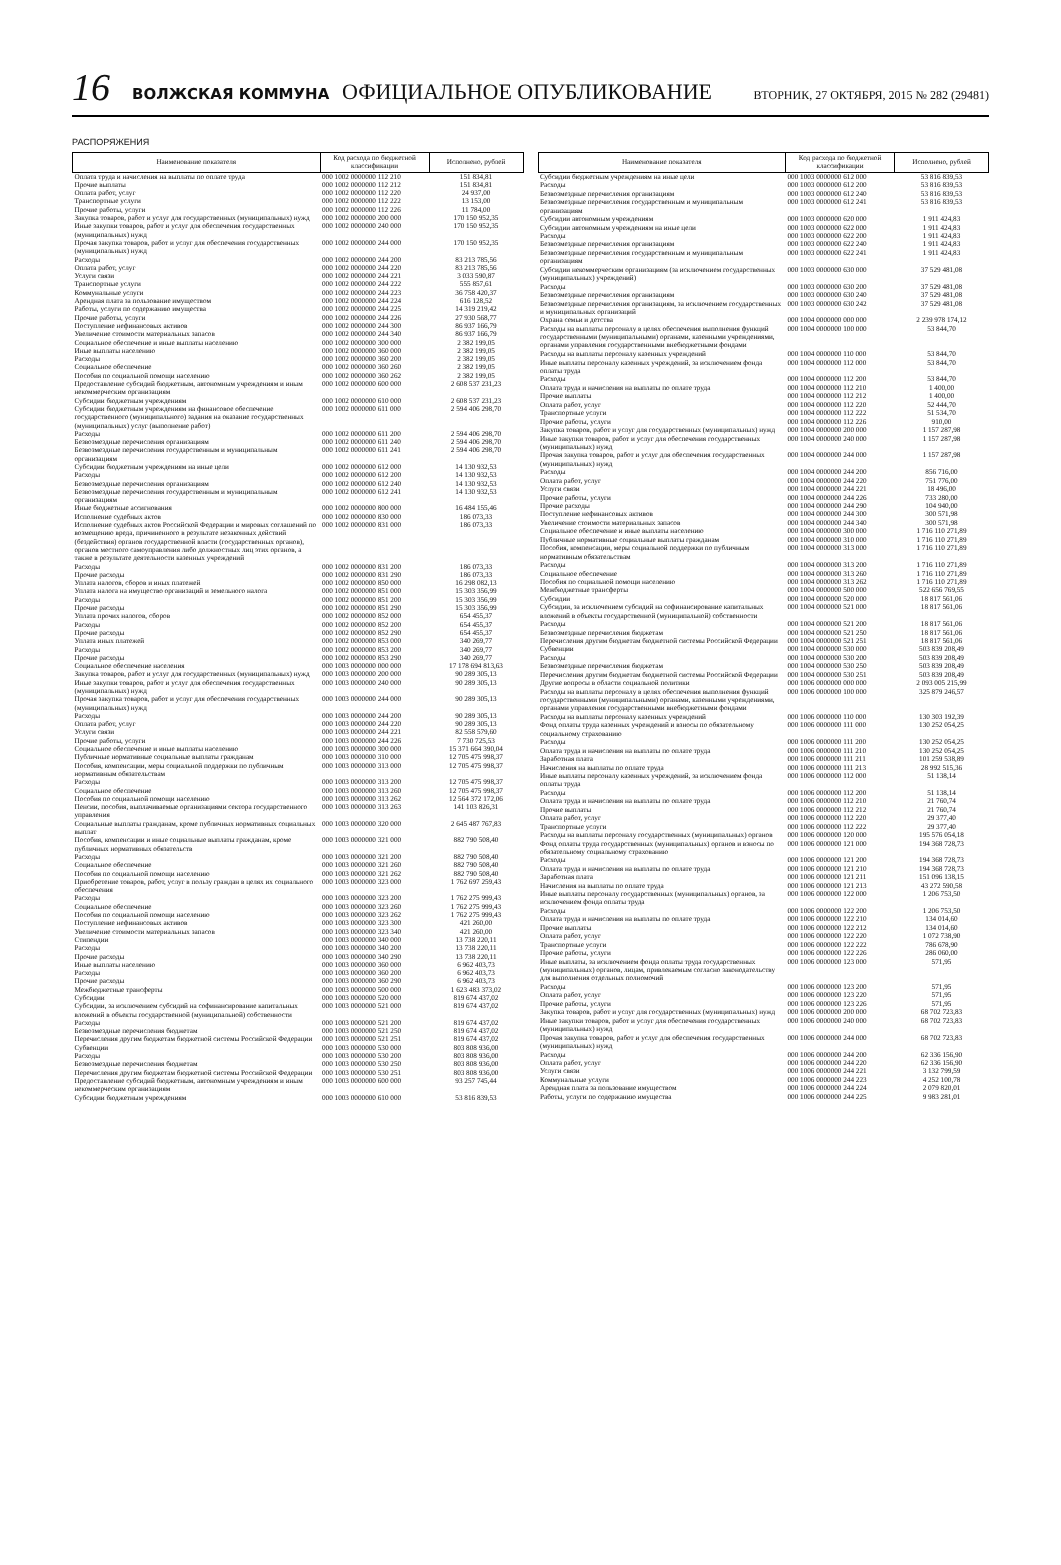16
ВОЛЖСКАЯ КОММУНА
ОФИЦИАЛЬНОЕ ОПУБЛИКОВАНИЕ
ВТОРНИК, 27 ОКТЯБРЯ, 2015 № 282 (29481)
РАСПОРЯЖЕНИЯ
| Наименование показателя | Код расхода по бюджетной классификации | Исполнено, рублей |
| --- | --- | --- |
| Оплата труда и начисления на выплаты по оплате труда | 000 1002 0000000 112 210 | 151 834,81 |
| Прочие выплаты | 000 1002 0000000 112 212 | 151 834,81 |
| Оплата работ, услуг | 000 1002 0000000 112 220 | 24 937,00 |
| Транспортные услуги | 000 1002 0000000 112 222 | 13 153,00 |
| Прочие работы, услуги | 000 1002 0000000 112 226 | 11 784,00 |
| Закупка товаров, работ и услуг для государственных (муниципальных) нужд | 000 1002 0000000 200 000 | 170 150 952,35 |
| Иные закупки товаров, работ и услуг для обеспечения государственных (муниципальных) нужд | 000 1002 0000000 240 000 | 170 150 952,35 |
| Прочая закупка товаров, работ и услуг для обеспечения государственных (муниципальных) нужд | 000 1002 0000000 244 000 | 170 150 952,35 |
| Расходы | 000 1002 0000000 244 200 | 83 213 785,56 |
| Оплата работ, услуг | 000 1002 0000000 244 220 | 83 213 785,56 |
| Услуги связи | 000 1002 0000000 244 221 | 3 033 590,87 |
| Транспортные услуги | 000 1002 0000000 244 222 | 555 857,61 |
| Коммунальные услуги | 000 1002 0000000 244 223 | 36 758 420,37 |
| Арендная плата за пользование имуществом | 000 1002 0000000 244 224 | 616 128,52 |
| Работы, услуги по содержанию имущества | 000 1002 0000000 244 225 | 14 319 219,42 |
| Прочие работы, услуги | 000 1002 0000000 244 226 | 27 930 568,77 |
| Поступление нефинансовых активов | 000 1002 0000000 244 300 | 86 937 166,79 |
| Увеличение стоимости материальных запасов | 000 1002 0000000 244 340 | 86 937 166,79 |
| Социальное обеспечение и иные выплаты населению | 000 1002 0000000 300 000 | 2 382 199,05 |
| Иные выплаты населению | 000 1002 0000000 360 000 | 2 382 199,05 |
| Расходы | 000 1002 0000000 360 200 | 2 382 199,05 |
| Социальное обеспечение | 000 1002 0000000 360 260 | 2 382 199,05 |
| Пособия по социальной помощи населению | 000 1002 0000000 360 262 | 2 382 199,05 |
| Предоставление субсидий бюджетным, автономным учреждениям и иным некоммерческим организациям | 000 1002 0000000 600 000 | 2 608 537 231,23 |
| Субсидии бюджетным учреждениям | 000 1002 0000000 610 000 | 2 608 537 231,23 |
| Субсидии бюджетным учреждениям на финансовое обеспечение государственного (муниципального) задания на оказание государственных (муниципальных) услуг (выполнение работ) | 000 1002 0000000 611 000 | 2 594 406 298,70 |
| Расходы | 000 1002 0000000 611 200 | 2 594 406 298,70 |
| Безвозмездные перечисления организациям | 000 1002 0000000 611 240 | 2 594 406 298,70 |
| Безвозмездные перечисления государственным и муниципальным организациям | 000 1002 0000000 611 241 | 2 594 406 298,70 |
| Субсидии бюджетным учреждениям на иные цели | 000 1002 0000000 612 000 | 14 130 932,53 |
| Расходы | 000 1002 0000000 612 200 | 14 130 932,53 |
| Безвозмездные перечисления организациям | 000 1002 0000000 612 240 | 14 130 932,53 |
| Безвозмездные перечисления государственным и муниципальным организациям | 000 1002 0000000 612 241 | 14 130 932,53 |
| Иные бюджетные ассигнования | 000 1002 0000000 800 000 | 16 484 155,46 |
| Исполнение судебных актов | 000 1002 0000000 830 000 | 186 073,33 |
| Исполнение судебных актов Российской Федерации и мировых соглашений по возмещению вреда, причиненного в результате незаконных действий (бездействия) органов государственной власти (государственных органов), органов местного самоуправления либо должностных лиц этих органов, а также в результате деятельности казенных учреждений | 000 1002 0000000 831 000 | 186 073,33 |
| Расходы | 000 1002 0000000 831 200 | 186 073,33 |
| Прочие расходы | 000 1002 0000000 831 290 | 186 073,33 |
| Уплата налогов, сборов и иных платежей | 000 1002 0000000 850 000 | 16 298 082,13 |
| Уплата налога на имущество организаций и земельного налога | 000 1002 0000000 851 000 | 15 303 356,99 |
| Расходы | 000 1002 0000000 851 200 | 15 303 356,99 |
| Прочие расходы | 000 1002 0000000 851 290 | 15 303 356,99 |
| Уплата прочих налогов, сборов | 000 1002 0000000 852 000 | 654 455,37 |
| Расходы | 000 1002 0000000 852 200 | 654 455,37 |
| Прочие расходы | 000 1002 0000000 852 290 | 654 455,37 |
| Уплата иных платежей | 000 1002 0000000 853 000 | 340 269,77 |
| Расходы | 000 1002 0000000 853 200 | 340 269,77 |
| Прочие расходы | 000 1002 0000000 853 290 | 340 269,77 |
| Социальное обеспечение населения | 000 1003 0000000 000 000 | 17 178 694 813,63 |
| Закупка товаров, работ и услуг для государственных (муниципальных) нужд | 000 1003 0000000 200 000 | 90 289 305,13 |
| Иные закупки товаров, работ и услуг для обеспечения государственных (муниципальных) нужд | 000 1003 0000000 240 000 | 90 289 305,13 |
| Прочая закупка товаров, работ и услуг для обеспечения государственных (муниципальных) нужд | 000 1003 0000000 244 000 | 90 289 305,13 |
| Расходы | 000 1003 0000000 244 200 | 90 289 305,13 |
| Оплата работ, услуг | 000 1003 0000000 244 220 | 90 289 305,13 |
| Услуги связи | 000 1003 0000000 244 221 | 82 558 579,60 |
| Прочие работы, услуги | 000 1003 0000000 244 226 | 7 730 725,53 |
| Социальное обеспечение и иные выплаты населению | 000 1003 0000000 300 000 | 15 371 664 390,04 |
| Публичные нормативные социальные выплаты гражданам | 000 1003 0000000 310 000 | 12 705 475 998,37 |
| Пособия, компенсации, меры социальной поддержки по публичным нормативным обязательствам | 000 1003 0000000 313 000 | 12 705 475 998,37 |
| Расходы | 000 1003 0000000 313 200 | 12 705 475 998,37 |
| Социальное обеспечение | 000 1003 0000000 313 260 | 12 705 475 998,37 |
| Пособия по социальной помощи населению | 000 1003 0000000 313 262 | 12 564 372 172,06 |
| Пенсии, пособия, выплачиваемые организациями сектора государственного управления | 000 1003 0000000 313 263 | 141 103 826,31 |
| Социальные выплаты гражданам, кроме публичных нормативных социальных выплат | 000 1003 0000000 320 000 | 2 645 487 767,83 |
| Пособия, компенсации и иные социальные выплаты гражданам, кроме публичных нормативных обязательств | 000 1003 0000000 321 000 | 882 790 508,40 |
| Расходы | 000 1003 0000000 321 200 | 882 790 508,40 |
| Социальное обеспечение | 000 1003 0000000 321 260 | 882 790 508,40 |
| Пособия по социальной помощи населению | 000 1003 0000000 321 262 | 882 790 508,40 |
| Приобретение товаров, работ, услуг в пользу граждан в целях их социального обеспечения | 000 1003 0000000 323 000 | 1 762 697 259,43 |
| Расходы | 000 1003 0000000 323 200 | 1 762 275 999,43 |
| Социальное обеспечение | 000 1003 0000000 323 260 | 1 762 275 999,43 |
| Пособия по социальной помощи населению | 000 1003 0000000 323 262 | 1 762 275 999,43 |
| Поступление нефинансовых активов | 000 1003 0000000 323 300 | 421 260,00 |
| Увеличение стоимости материальных запасов | 000 1003 0000000 323 340 | 421 260,00 |
| Стипендии | 000 1003 0000000 340 000 | 13 738 220,11 |
| Расходы | 000 1003 0000000 340 200 | 13 738 220,11 |
| Прочие расходы | 000 1003 0000000 340 290 | 13 738 220,11 |
| Иные выплаты населению | 000 1003 0000000 360 000 | 6 962 403,73 |
| Расходы | 000 1003 0000000 360 200 | 6 962 403,73 |
| Прочие расходы | 000 1003 0000000 360 290 | 6 962 403,73 |
| Межбюджетные трансферты | 000 1003 0000000 500 000 | 1 623 483 373,02 |
| Субсидии | 000 1003 0000000 520 000 | 819 674 437,02 |
| Субсидии, за исключением субсидий на софинансирование капитальных вложений в объекты государственной (муниципальной) собственности | 000 1003 0000000 521 000 | 819 674 437,02 |
| Расходы | 000 1003 0000000 521 200 | 819 674 437,02 |
| Безвозмездные перечисления бюджетам | 000 1003 0000000 521 250 | 819 674 437,02 |
| Перечисления другим бюджетам бюджетной системы Российской Федерации | 000 1003 0000000 521 251 | 819 674 437,02 |
| Субвенции | 000 1003 0000000 530 000 | 803 808 936,00 |
| Расходы | 000 1003 0000000 530 200 | 803 808 936,00 |
| Безвозмездные перечисления бюджетам | 000 1003 0000000 530 250 | 803 808 936,00 |
| Перечисления другим бюджетам бюджетной системы Российской Федерации | 000 1003 0000000 530 251 | 803 808 936,00 |
| Предоставление субсидий бюджетным, автономным учреждениям и иным некоммерческим организациям | 000 1003 0000000 600 000 | 93 257 745,44 |
| Субсидии бюджетным учреждениям | 000 1003 0000000 610 000 | 53 816 839,53 |
| Наименование показателя | Код расхода по бюджетной классификации | Исполнено, рублей |
| --- | --- | --- |
| Субсидии бюджетным учреждениям на иные цели | 000 1003 0000000 612 000 | 53 816 839,53 |
| Расходы | 000 1003 0000000 612 200 | 53 816 839,53 |
| Безвозмездные перечисления организациям | 000 1003 0000000 612 240 | 53 816 839,53 |
| Безвозмездные перечисления государственным и муниципальным организациям | 000 1003 0000000 612 241 | 53 816 839,53 |
| Субсидии автономным учреждениям | 000 1003 0000000 620 000 | 1 911 424,83 |
| Субсидии автономным учреждениям на иные цели | 000 1003 0000000 622 000 | 1 911 424,83 |
| Расходы | 000 1003 0000000 622 200 | 1 911 424,83 |
| Безвозмездные перечисления организациям | 000 1003 0000000 622 240 | 1 911 424,83 |
| Безвозмездные перечисления государственным и муниципальным организациям | 000 1003 0000000 622 241 | 1 911 424,83 |
| Субсидии некоммерческим организациям (за исключением государственных (муниципальных) учреждений) | 000 1003 0000000 630 000 | 37 529 481,08 |
| Расходы | 000 1003 0000000 630 200 | 37 529 481,08 |
| Безвозмездные перечисления организациям | 000 1003 0000000 630 240 | 37 529 481,08 |
| Безвозмездные перечисления организациям, за исключением государственных и муниципальных организаций | 000 1003 0000000 630 242 | 37 529 481,08 |
| Охрана семьи и детства | 000 1004 0000000 000 000 | 2 239 978 174,12 |
| Расходы на выплаты персоналу в целях обеспечения выполнения функций государственными (муниципальными) органами, казенными учреждениями, органами управления государственными внебюджетными фондами | 000 1004 0000000 100 000 | 53 844,70 |
| Расходы на выплаты персоналу казенных учреждений | 000 1004 0000000 110 000 | 53 844,70 |
| Иные выплаты персоналу казенных учреждений, за исключением фонда оплаты труда | 000 1004 0000000 112 000 | 53 844,70 |
| Расходы | 000 1004 0000000 112 200 | 53 844,70 |
| Оплата труда и начисления на выплаты по оплате труда | 000 1004 0000000 112 210 | 1 400,00 |
| Прочие выплаты | 000 1004 0000000 112 212 | 1 400,00 |
| Оплата работ, услуг | 000 1004 0000000 112 220 | 52 444,70 |
| Транспортные услуги | 000 1004 0000000 112 222 | 51 534,70 |
| Прочие работы, услуги | 000 1004 0000000 112 226 | 910,00 |
| Закупка товаров, работ и услуг для государственных (муниципальных) нужд | 000 1004 0000000 200 000 | 1 157 287,98 |
| Иные закупки товаров, работ и услуг для обеспечения государственных (муниципальных) нужд | 000 1004 0000000 240 000 | 1 157 287,98 |
| Прочая закупка товаров, работ и услуг для обеспечения государственных (муниципальных) нужд | 000 1004 0000000 244 000 | 1 157 287,98 |
| Расходы | 000 1004 0000000 244 200 | 856 716,00 |
| Оплата работ, услуг | 000 1004 0000000 244 220 | 751 776,00 |
| Услуги связи | 000 1004 0000000 244 221 | 18 496,00 |
| Прочие работы, услуги | 000 1004 0000000 244 226 | 733 280,00 |
| Прочие расходы | 000 1004 0000000 244 290 | 104 940,00 |
| Поступление нефинансовых активов | 000 1004 0000000 244 300 | 300 571,98 |
| Увеличение стоимости материальных запасов | 000 1004 0000000 244 340 | 300 571,98 |
| Социальное обеспечение и иные выплаты населению | 000 1004 0000000 300 000 | 1 716 110 271,89 |
| Публичные нормативные социальные выплаты гражданам | 000 1004 0000000 310 000 | 1 716 110 271,89 |
| Пособия, компенсации, меры социальной поддержки по публичным нормативным обязательствам | 000 1004 0000000 313 000 | 1 716 110 271,89 |
| Расходы | 000 1004 0000000 313 200 | 1 716 110 271,89 |
| Социальное обеспечение | 000 1004 0000000 313 260 | 1 716 110 271,89 |
| Пособия по социальной помощи населению | 000 1004 0000000 313 262 | 1 716 110 271,89 |
| Межбюджетные трансферты | 000 1004 0000000 500 000 | 522 656 769,55 |
| Субсидии | 000 1004 0000000 520 000 | 18 817 561,06 |
| Субсидии, за исключением субсидий на софинансирование капитальных вложений в объекты государственной (муниципальной) собственности | 000 1004 0000000 521 000 | 18 817 561,06 |
| Расходы | 000 1004 0000000 521 200 | 18 817 561,06 |
| Безвозмездные перечисления бюджетам | 000 1004 0000000 521 250 | 18 817 561,06 |
| Перечисления другим бюджетам бюджетной системы Российской Федерации | 000 1004 0000000 521 251 | 18 817 561,06 |
| Субвенции | 000 1004 0000000 530 000 | 503 839 208,49 |
| Расходы | 000 1004 0000000 530 200 | 503 839 208,49 |
| Безвозмездные перечисления бюджетам | 000 1004 0000000 530 250 | 503 839 208,49 |
| Перечисления другим бюджетам бюджетной системы Российской Федерации | 000 1004 0000000 530 251 | 503 839 208,49 |
| Другие вопросы в области социальной политики | 000 1006 0000000 000 000 | 2 093 005 215,99 |
| Расходы на выплаты персоналу в целях обеспечения выполнения функций государственными (муниципальными) органами, казенными учреждениями, органами управления государственными внебюджетными фондами | 000 1006 0000000 100 000 | 325 879 246,57 |
| Расходы на выплаты персоналу казенных учреждений | 000 1006 0000000 110 000 | 130 303 192,39 |
| Фонд оплаты труда казенных учреждений и взносы по обязательному социальному страхованию | 000 1006 0000000 111 000 | 130 252 054,25 |
| Расходы | 000 1006 0000000 111 200 | 130 252 054,25 |
| Оплата труда и начисления на выплаты по оплате труда | 000 1006 0000000 111 210 | 130 252 054,25 |
| Заработная плата | 000 1006 0000000 111 211 | 101 259 538,89 |
| Начисления на выплаты по оплате труда | 000 1006 0000000 111 213 | 28 992 515,36 |
| Иные выплаты персоналу казенных учреждений, за исключением фонда оплаты труда | 000 1006 0000000 112 000 | 51 138,14 |
| Расходы | 000 1006 0000000 112 200 | 51 138,14 |
| Оплата труда и начисления на выплаты по оплате труда | 000 1006 0000000 112 210 | 21 760,74 |
| Прочие выплаты | 000 1006 0000000 112 212 | 21 760,74 |
| Оплата работ, услуг | 000 1006 0000000 112 220 | 29 377,40 |
| Транспортные услуги | 000 1006 0000000 112 222 | 29 377,40 |
| Расходы на выплаты персоналу государственных (муниципальных) органов | 000 1006 0000000 120 000 | 195 576 054,18 |
| Фонд оплаты труда государственных (муниципальных) органов и взносы по обязательному социальному страхованию | 000 1006 0000000 121 000 | 194 368 728,73 |
| Расходы | 000 1006 0000000 121 200 | 194 368 728,73 |
| Оплата труда и начисления на выплаты по оплате труда | 000 1006 0000000 121 210 | 194 368 728,73 |
| Заработная плата | 000 1006 0000000 121 211 | 151 096 138,15 |
| Начисления на выплаты по оплате труда | 000 1006 0000000 121 213 | 43 272 590,58 |
| Иные выплаты персоналу государственных (муниципальных) органов, за исключением фонда оплаты труда | 000 1006 0000000 122 000 | 1 206 753,50 |
| Расходы | 000 1006 0000000 122 200 | 1 206 753,50 |
| Оплата труда и начисления на выплаты по оплате труда | 000 1006 0000000 122 210 | 134 014,60 |
| Прочие выплаты | 000 1006 0000000 122 212 | 134 014,60 |
| Оплата работ, услуг | 000 1006 0000000 122 220 | 1 072 738,90 |
| Транспортные услуги | 000 1006 0000000 122 222 | 786 678,90 |
| Прочие работы, услуги | 000 1006 0000000 122 226 | 286 060,00 |
| Иные выплаты, за исключением фонда оплаты труда государственных (муниципальных) органов, лицам, привлекаемым согласно законодательству для выполнения отдельных полномочий | 000 1006 0000000 123 000 | 571,95 |
| Расходы | 000 1006 0000000 123 200 | 571,95 |
| Оплата работ, услуг | 000 1006 0000000 123 220 | 571,95 |
| Прочие работы, услуги | 000 1006 0000000 123 226 | 571,95 |
| Закупка товаров, работ и услуг для государственных (муниципальных) нужд | 000 1006 0000000 200 000 | 68 702 723,83 |
| Иные закупки товаров, работ и услуг для обеспечения государственных (муниципальных) нужд | 000 1006 0000000 240 000 | 68 702 723,83 |
| Прочая закупка товаров, работ и услуг для обеспечения государственных (муниципальных) нужд | 000 1006 0000000 244 000 | 68 702 723,83 |
| Расходы | 000 1006 0000000 244 200 | 62 336 156,90 |
| Оплата работ, услуг | 000 1006 0000000 244 220 | 62 336 156,90 |
| Услуги связи | 000 1006 0000000 244 221 | 3 132 799,59 |
| Коммунальные услуги | 000 1006 0000000 244 223 | 4 252 100,78 |
| Арендная плата за пользование имуществом | 000 1006 0000000 244 224 | 2 079 820,01 |
| Работы, услуги по содержанию имущества | 000 1006 0000000 244 225 | 9 983 281,01 |